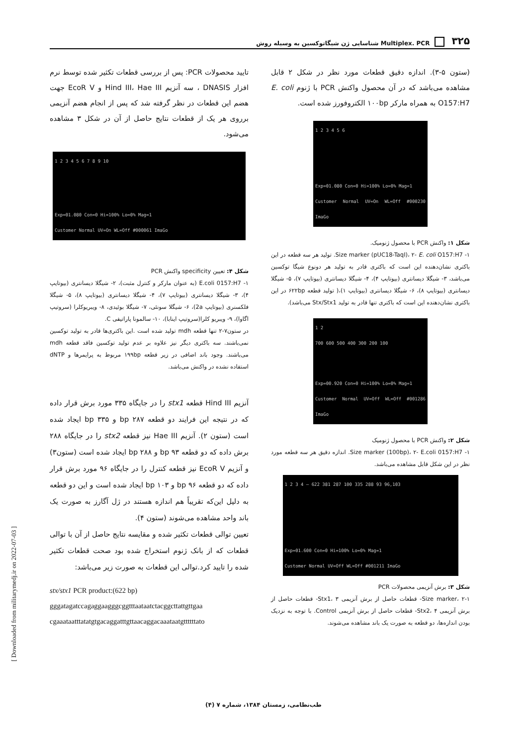۳۲۵ Multiplex. PCR شناسایی ژن شیگاتوکسین به وسیله روش
(ستون ۵-۳). اندازه دقیق قطعات مورد نظر در شکل ۲ قابل مشاهده می‌باشد که در آن محصول واکنش PCR با ژنوم E. coli O157:H7 به همراه مارکر ۱۰۰bp الکتروفورز شده است.
1 2 3 4 5 6
Exp=01.080 Con=0 Hi=100% Lo=0% Mag=1
Customer Normal UV=On WL=Off #000230 ImaGo
شکل ۱: واکنش PCR با محصول ژنومیک.
۱- Size marker (pUC18-TaqI)، ۲- E. coli O157:H7. تولید هر سه قطعه در این باکتری نشان‌دهنده این است که باکتری قادر به تولید هر دونوع شیگا توکسین می‌باشد، ۳- شیگلا دیسانتری (بیوتایپ ۴)، ۴- شیگلا دیسانتری (بیوتایپ ۷)، ۵- شیگلا دیسانتری (بیوتایپ ۸)، ۶- شیگلا دیسانتری (بیوتایپ ۱)،( تولید قطعه ۶۲۲bp در این باکتری نشان‌دهنده این است که باکتری تنها قادر به تولید Stx/Stx1 می‌باشد).
1 2
700 600 500 400 300 200 100
Exp=00.920 Con=0 Hi=100% Lo=0% Mag=1
Customer Normal UV=Off WL=Off #001286 ImaGo
شکل ۲: واکنش PCR با محصول ژنومیک
۱- Size marker (100bp)، ۲- E.coli 0157:H7. اندازه دقیق هر سه قطعه مورد نظر در این شکل قابل مشاهده می‌باشد.
1 2 3 4 — 622 381 287 100 335 288 93 96,103
Exp=01.600 Con=0 Hi=100% Lo=0% Mag=1
Customer Normal UV=Off WL=Off #001211 ImaGo
شکل ۳: برش آنزیمی محصولات PCR
۱-Size marker، ۲- قطعات حاصل از برش آنزیمی Stx1، ۳- قطعات حاصل از برش آنزیمی Stx2، ۴- قطعات حاصل از برش آنزیمی Control. با توجه به نزدیک بودن اندازه‌ها، دو قطعه به صورت یک باند مشاهده می‌شوند.
تایید محصولات PCR: پس از بررسی قطعات تکثیر شده توسط نرم افزار DNASIS ، سه آنزیم Hind III، Hae III و EcoR V جهت هضم این قطعات در نظر گرفته شد که پس از انجام هضم آنزیمی برروی هر یک از قطعات نتایج حاصل از آن در شکل ۳ مشاهده می‌شود.
1 2 3 4 5 6 7 8 9 10
Exp=01.080 Con=0 Hi=100% Lo=0% Mag=1
Customer Normal UV=On WL=Off #000061 ImaGo
شکل ۴: تعیین specificity واکنش PCR
۱- E.coli 0157:H7 (به عنوان مارکر و کنترل مثبت)، ۲- شیگلا دیسانتری (بیوتایپ ۴)، ۳- شیگلا دیسانتری (بیوتایپ ۷)، ۴- شیگلا دیسانتری (بیوتایپ ۸)، ۵- شیگلا فلکسنری (بیوتایپ 2a)، ۶- شیگلا سونئی، ۷- شیگلا بوئیدی، ۸- ویبریوکلرا (سروتیپ اگاوا)، ۹- ویبریو کلرا(سروتیپ اینابا)، ۱۰- سالمونا پاراتیفی C.
در ستون۷-۲ تنها قطعه mdh تولید شده است .این باکتری‌ها قادر به تولید توکسین نمی‌باشند. سه باکتری دیگر نیز علاوه بر عدم تولید توکسین فاقد قطعه mdh می‌باشند. وجود باند اضافی در زیر قطعه ۱۹۹bp مربوط به پرایمرها و dNTP استفاده نشده در واکنش می‌باشد.
آنزیم Hind III قطعه stx1 را در جایگاه ۳۳۵ مورد برش قرار داده که در نتیجه این فرایند دو قطعه bp ۲۸۷ و bp ۳۳۵ ایجاد شده است (ستون ۲). آنزیم Hae III نیز قطعه stx2 را در جایگاه ۲۸۸ برش داده که دو قطعه bp ۹۳ و bp ۲۸۸ ایجاد شده است (ستون۳) و آنزیم EcoR V نیز قطعه کنترل را در جایگاه ۹۶ مورد برش قرار داده که دو قطعه bp ۹۶ و bp ۱۰۳ ایجاد شده است و این دو قطعه به دلیل این‌که تقریباً هم اندازه هستند در ژل آگارز به صورت یک باند واحد مشاهده می‌شوند (ستون ۴).
تعیین توالی قطعات تکثیر شده و مقایسه نتایج حاصل از آن با توالی قطعات که از بانک ژنوم استخراج شده بود صحت قطعات تکثیر شده را تایید کرد.توالی این قطعات به صورت زیر می‌باشد:
stx/stx1 PCR product:(622 bp)
gggatagatccagaggaagggcggtttaataatctacggcttattgttgaa
cgaaataatttatatgtgacaggatttgttaacaggacaaataatgttttttato
[ Downloaded from militarymedj.ir on 2022-07-03 ]
طب‌نظامی، زمستان ۱۳۸۴، شماره ۷ (۴)